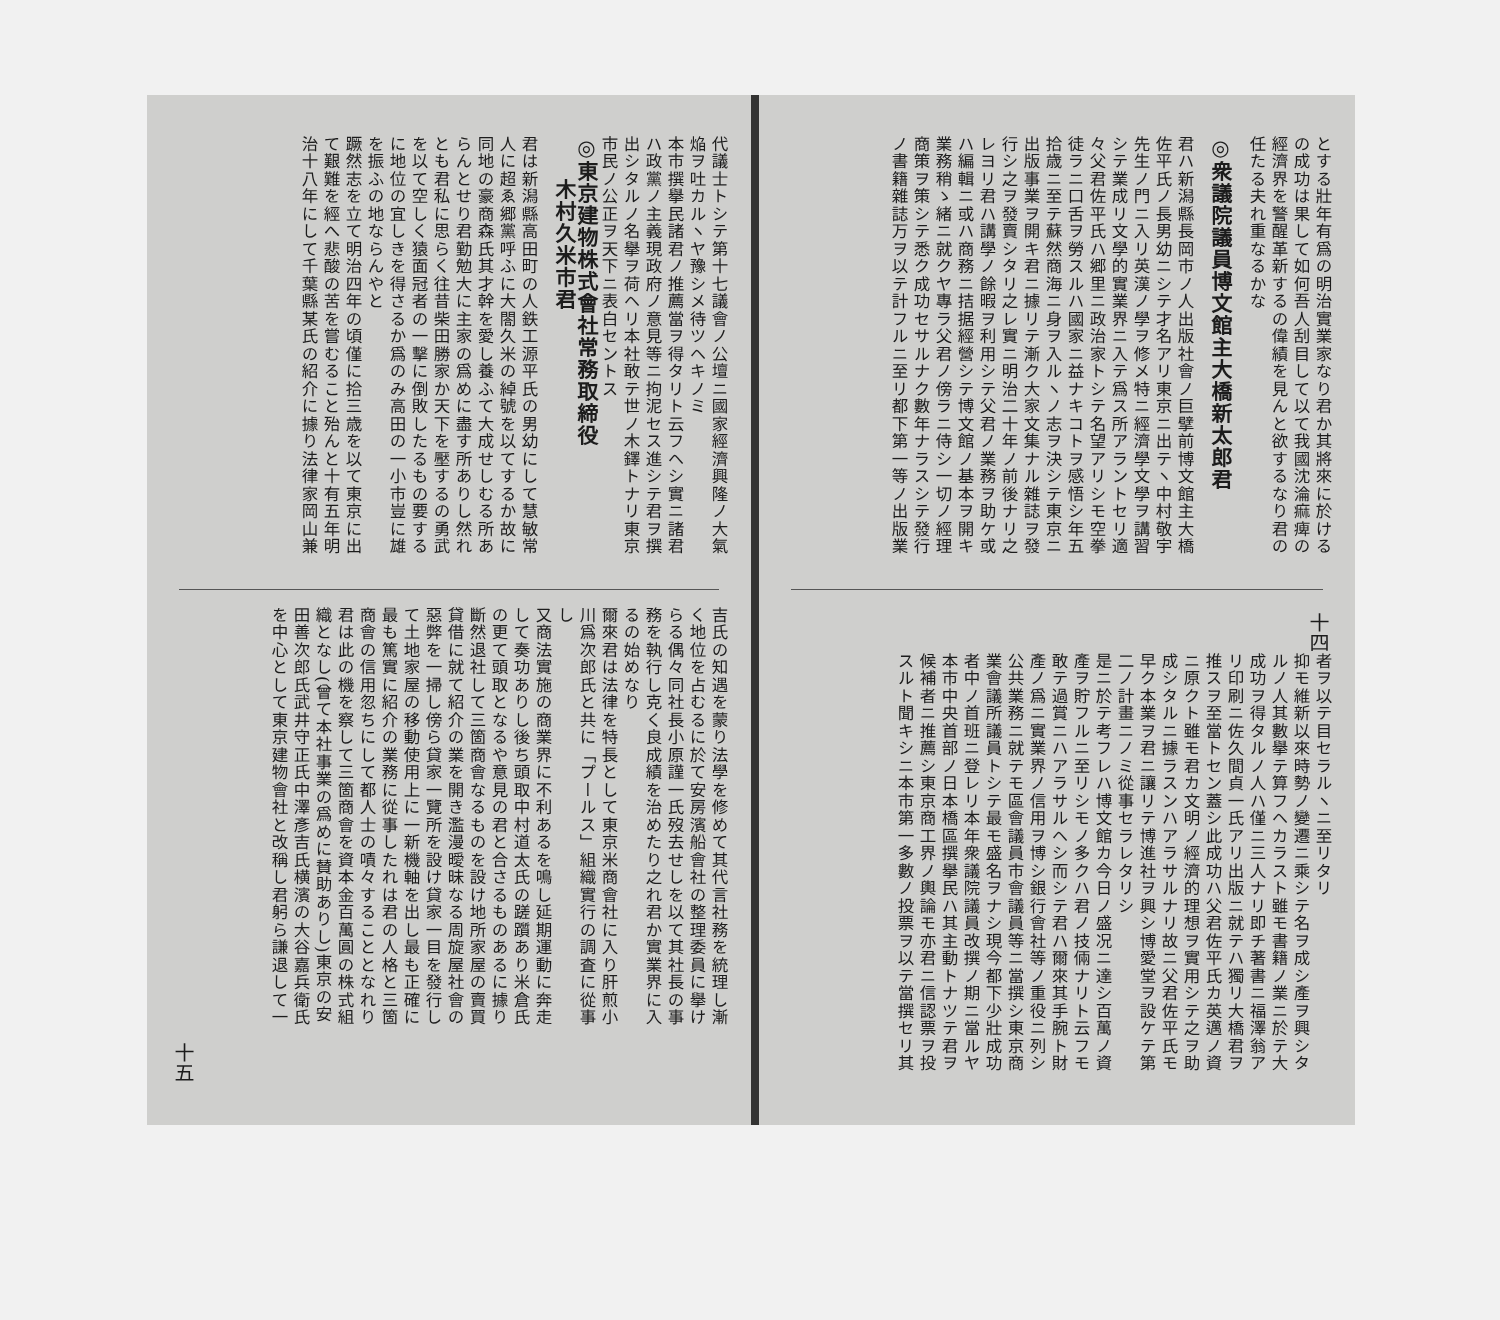とする壯年有爲の明治實業家なり君か其將來に於ける
の成功は果して如何吾人刮目して以て我國沈淪痲痺の
經濟界を警醒革新するの偉績を見んと欲するなり君の
任たる夫れ重なるかな
◎衆議院議員博文館主大橋新太郎君
君ハ新潟縣長岡市ノ人出版社會ノ巨擘前博文館主大橋
佐平氏ノ長男幼ニシテ才名アリ東京ニ出テヽ中村敬宇
先生ノ門ニ入リ英漢ノ學ヲ修メ特ニ經濟學文學ヲ講習
シテ業成リ文學的實業界ニ入テ爲ス所アラントセリ適
々父君佐平氏ハ郷里ニ政治家トシテ名望アリシモ空拳
徒ラニ口舌ヲ勞スルハ國家ニ益ナキコトヲ感悟シ年五
拾歳ニ至テ蘇然商海ニ身ヲ入ルヽノ志ヲ決シテ東京ニ
出版事業ヲ開キ君ニ據リテ漸ク大家文集ナル雜誌ヲ發
行シ之ヲ發賣シタリ之レ實ニ明治二十年ノ前後ナリ之
レヨリ君ハ講學ノ餘暇ヲ利用シテ父君ノ業務ヲ助ケ或
ハ編輯ニ或ハ商務ニ拮据經營シテ博文館ノ基本ヲ開キ
業務稍ゝ緒ニ就クヤ專ラ父君ノ傍ラニ侍シ一切ノ經理
商策ヲ策シテ悉ク成功セサルナク數年ナラスシテ發行
ノ書籍雜誌万ヲ以テ計フルニ至リ都下第一等ノ出版業
十四
者ヲ以テ目セラルヽニ至リタリ
抑モ維新以來時勢ノ變遷ニ乘シテ名ヲ成シ產ヲ興シタ
ルノ人其數擧テ算フヘカラスト雖モ書籍ノ業ニ於テ大
成功ヲ得タルノ人ハ僅ニ三人ナリ即チ著書ニ福澤翁ア
リ印刷ニ佐久間貞一氏アリ出版ニ就テハ獨リ大橋君ヲ
推スヲ至當トセン蓋シ此成功ハ父君佐平氏カ英邁ノ資
ニ原クト雖モ君カ文明ノ經濟的理想ヲ實用シテ之ヲ助
成シタルニ據ラスンハアラサルナリ故ニ父君佐平氏モ
早ク本業ヲ君ニ讓リテ博進社ヲ興シ博愛堂ヲ設ケテ第
二ノ計畫ニノミ從事セラレタリシ
是ニ於テ考フレハ博文館カ今日ノ盛况ニ達シ百萬ノ資
產ヲ貯フルニ至リシモノ多クハ君ノ技倆ナリト云フモ
敢テ過賞ニハアラサルヘシ而シテ君ハ爾來其手腕ト財
產ノ爲ニ實業界ノ信用ヲ博シ銀行會社等ノ重役ニ列シ
公共業務ニ就テモ區會議員市會議員等ニ當撰シ東京商
業會議所議員トシテ最モ盛名ヲナシ現今都下少壯成功
者中ノ首班ニ登レリ本年衆議院議員改撰ノ期ニ當ルヤ
本市中央首部ノ日本橋區撰擧民ハ其主動トナツテ君ヲ
候補者ニ推薦シ東京商工界ノ輿論モ亦君ニ信認票ヲ投
スルト聞キシニ本市第一多數ノ投票ヲ以テ當撰セリ其
代議士トシテ第十七議會ノ公壇ニ國家經濟興隆ノ大氣
焔ヲ吐カルヽヤ豫シメ待ツヘキノミ
本市撰擧民諸君ノ推薦當ヲ得タリト云フヘシ實ニ諸君
ハ政黨ノ主義現政府ノ意見等ニ拘泥セス進シテ君ヲ撰
出シタルノ名擧ヲ荷ヘリ本社敢テ世ノ木鐸トナリ東京
市民ノ公正ヲ天下ニ表白セントス
◎東京建物株式會社常務取締役
　　木村久米市君
君は新潟縣高田町の人鉄工源平氏の男幼にして慧敏常
人に超ゑ郷黨呼ふに大閤久米の綽號を以てするか故に
同地の豪商森氏其才幹を愛し養ふて大成せしむる所あ
らんとせり君勤勉大に主家の爲めに盡す所ありし然れ
とも君私に思らく往昔柴田勝家か天下を壓するの勇武
を以て空しく猿面冠者の一擊に倒敗したるもの要する
に地位の宜しきを得さるか爲のみ高田の一小市豈に雄
を振ふの地ならんやと
蹶然志を立て明治四年の頃僅に拾三歳を以て東京に出
て艱難を經へ悲酸の苦を嘗むること殆んと十有五年明
治十八年にして千葉縣某氏の紹介に據り法律家岡山兼
吉氏の知遇を蒙り法學を修めて其代言社務を統理し漸
く地位を占むるに於て安房濱船會社の整理委員に擧け
らる偶々同社長小原謹一氏歿去せしを以て其社長の事
務を執行し克く良成績を治めたり之れ君か實業界に入
るの始めなり
爾來君は法律を特長として東京米商會社に入り肝煎小
川爲次郎氏と共に「プールス」組織實行の調査に從事し
又商法實施の商業界に不利あるを鳴し延期運動に奔走
して奏功ありし後ち頭取中村道太氏の蹉躓あり米倉氏
の更て頭取となるや意見の君と合さるものあるに據り
斷然退社して三箇商會なるものを設け地所家屋の賣買
貸借に就て紹介の業を開き濫漫曖昧なる周旋屋社會の
惡弊を一掃し傍ら貸家一覽所を設け貸家一目を發行し
て土地家屋の移動使用上に一新機軸を出し最も正確に
最も篤實に紹介の業務に從事したれは君の人格と三箇
商會の信用忽ちにして都人士の嘖々することとなれり
君は此の機を察して三箇商會を資本金百萬圓の株式組
織となし(曾て本社事業の爲めに賛助ありし)東京の安
田善次郎氏武井守正氏中澤彥吉氏横濱の大谷嘉兵衛氏
を中心として東京建物會社と改稱し君躬ら謙退して一
十五